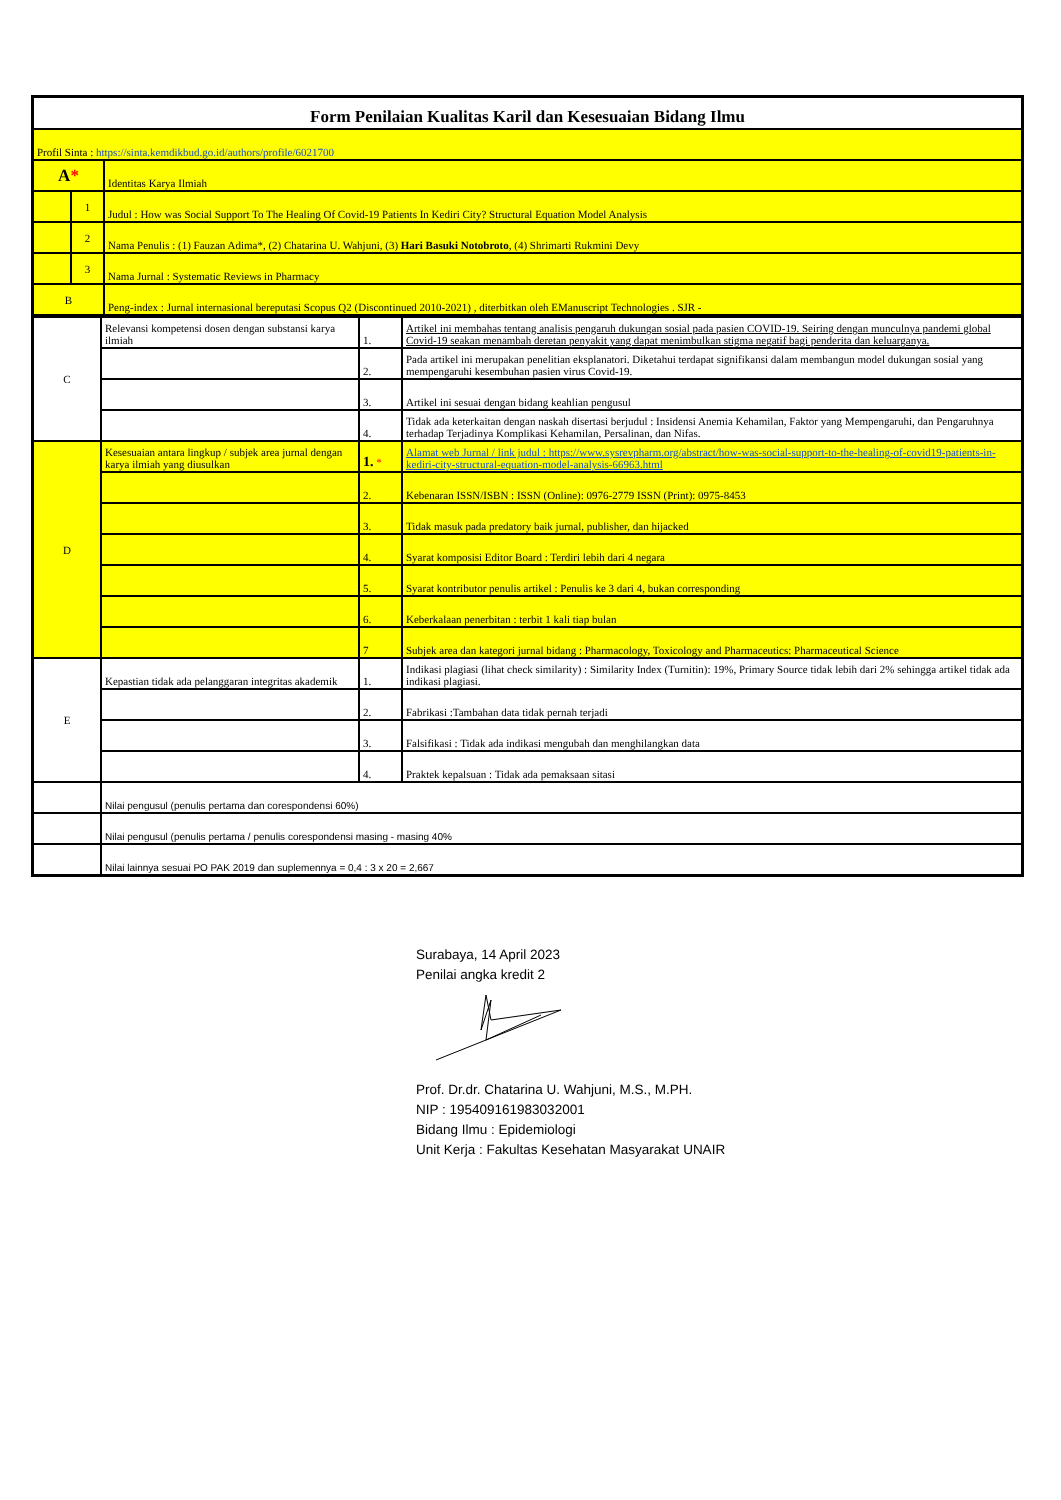| Form Penilaian Kualitas Karil dan Kesesuaian Bidang Ilmu | | |
| Profil Sinta : https://sinta.kemdikbud.go.id/authors/profile/6021700 | | |
| A * | | Identitas Karya Ilmiah |
| | 1 | Judul : How was Social Support To The Healing Of Covid-19 Patients In Kediri City? Structural Equation Model Analysis |
| | 2 | Nama Penulis : (1) Fauzan Adima*, (2) Chatarina U. Wahjuni, (3) Hari Basuki Notobroto , (4) Shrimarti Rukmini Devy |
| | 3 | Nama Jurnal : Systematic Reviews in Pharmacy |
| B | | Peng-index : Jurnal internasional bereputasi Scopus Q2 (Discontinued 2010-2021) , diterbitkan oleh EManuscript Technologies . SJR - |
| C | Relevansi kompetensi dosen dengan substansi karya ilmiah | 1. | Artikel ini membahas tentang analisis pengaruh dukungan sosial pada pasien COVID-19. Seiring dengan munculnya pandemi global Covid-19 seakan menambah deretan penyakit yang dapat menimbulkan stigma negatif bagi penderita dan keluarganya. |
| | | 2. | Pada artikel ini merupakan penelitian eksplanatori. Diketahui terdapat signifikansi dalam membangun model dukungan sosial yang mempengaruhi kesembuhan pasien virus Covid-19. |
| | | 3. | Artikel ini sesuai dengan bidang keahlian pengusul |
| | | 4. | Tidak ada keterkaitan dengan naskah disertasi berjudul : Insidensi Anemia Kehamilan, Faktor yang Mempengaruhi, dan Pengaruhnya terhadap Terjadinya Komplikasi Kehamilan, Persalinan, dan Nifas. |
| D | Kesesuaian antara lingkup / subjek area jurnal dengan karya ilmiah yang diusulkan | 1. * | Alamat web Jurnal / link judul : https://www.sysrevpharm.org/abstract/how-was-social-support-to-the-healing-of-covid19-patients-in-kediri-city-structural-equation-model-analysis-66963.html |
| | | 2. | Kebenaran ISSN/ISBN : ISSN (Online): 0976-2779 ISSN (Print): 0975-8453 |
| | | 3. | Tidak masuk pada predatory baik jurnal, publisher, dan hijacked |
| | | 4. | Syarat komposisi Editor Board : Terdiri lebih dari 4 negara |
| | | 5. | Syarat kontributor penulis artikel : Penulis ke 3 dari 4, bukan corresponding |
| | | 6. | Keberkalaan penerbitan : terbit 1 kali tiap bulan |
| | | 7 | Subjek area dan kategori jurnal bidang : Pharmacology, Toxicology and Pharmaceutics: Pharmaceutical Science |
| E | Kepastian tidak ada pelanggaran integritas akademik | 1. | Indikasi plagiasi (lihat check similarity) : Similarity Index (Turnitin): 19%, Primary Source tidak lebih dari 2% sehingga artikel tidak ada indikasi plagiasi. |
| | | 2. | Fabrikasi :Tambahan data tidak pernah terjadi |
| | | 3. | Falsifikasi : Tidak ada indikasi mengubah dan menghilangkan data |
| | | 4. | Praktek kepalsuan : Tidak ada pemaksaan sitasi |
| | Nilai pengusul (penulis pertama dan corespondensi 60%) | | |
| | Nilai pengusul (penulis pertama / penulis corespondensi masing - masing 40% | | |
| | Nilai lainnya sesuai PO PAK 2019 dan suplemennya = 0,4 : 3 x 20 = 2,667 | | |
Surabaya, 14 April 2023
Penilai angka kredit 2 Prof. Dr.dr. Chatarina U. Wahjuni, M.S., M.PH.
NIP : 195409161983032001
Bidang Ilmu : Epidemiologi
Unit Kerja : Fakultas Kesehatan Masyarakat UNAIR